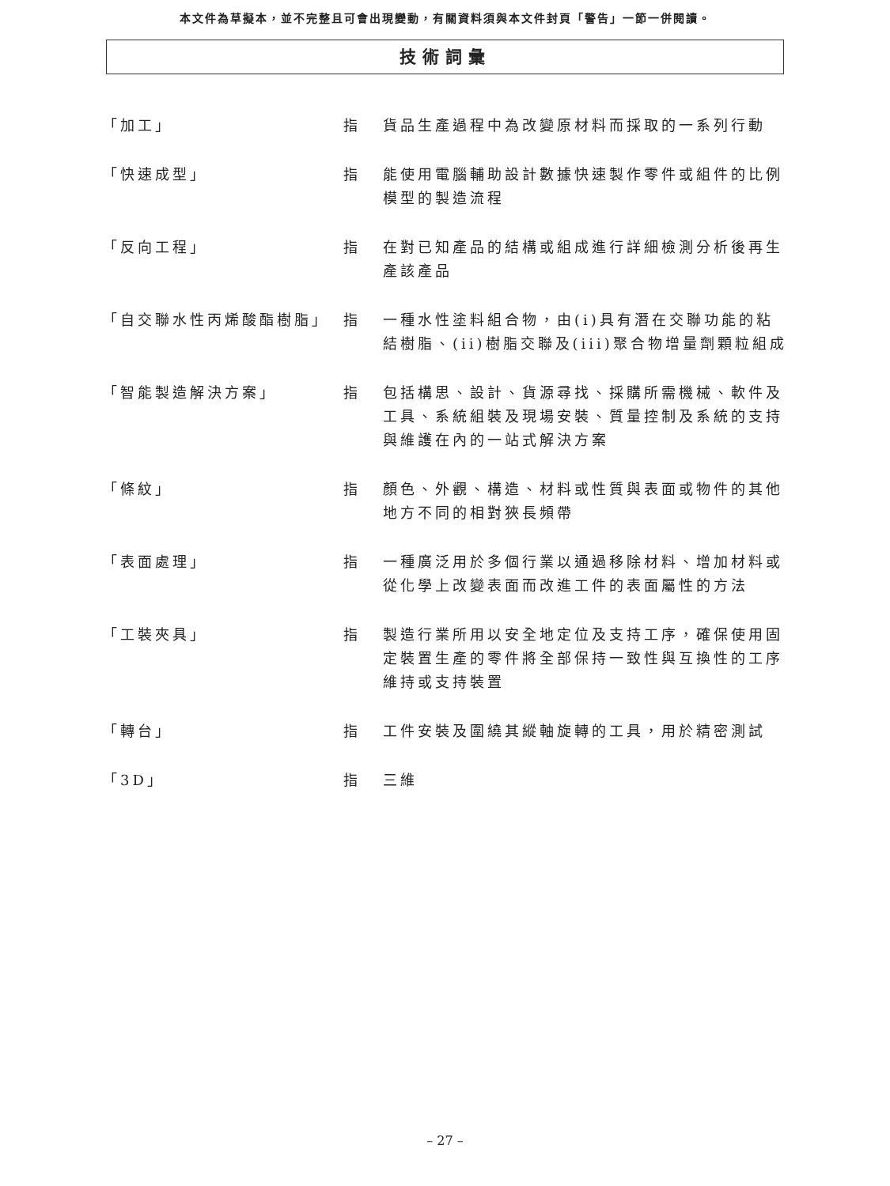本文件為草擬本，並不完整且可會出現變動，有關資料須與本文件封頁「警告」一節一併閱讀。
技術詞彙
| 「加工」 | 指 | 貨品生產過程中為改變原材料而採取的一系列行動 |
| 「快速成型」 | 指 | 能使用電腦輔助設計數據快速製作零件或組件的比例模型的製造流程 |
| 「反向工程」 | 指 | 在對已知產品的結構或組成進行詳細檢測分析後再生產該產品 |
| 「自交聯水性丙烯酸酯樹脂」 | 指 | 一種水性塗料組合物，由(i)具有潛在交聯功能的粘結樹脂、(ii)樹脂交聯及(iii)聚合物增量劑顆粒組成 |
| 「智能製造解決方案」 | 指 | 包括構思、設計、貨源尋找、採購所需機械、軟件及工具、系統組裝及現場安裝、質量控制及系統的支持與維護在內的一站式解決方案 |
| 「條紋」 | 指 | 顏色、外觀、構造、材料或性質與表面或物件的其他地方不同的相對狹長頻帶 |
| 「表面處理」 | 指 | 一種廣泛用於多個行業以通過移除材料、增加材料或從化學上改變表面而改進工件的表面屬性的方法 |
| 「工裝夾具」 | 指 | 製造行業所用以安全地定位及支持工序，確保使用固定裝置生產的零件將全部保持一致性與互換性的工序維持或支持裝置 |
| 「轉台」 | 指 | 工件安裝及圍繞其縱軸旋轉的工具，用於精密測試 |
| 「3D」 | 指 | 三維 |
– 27 –